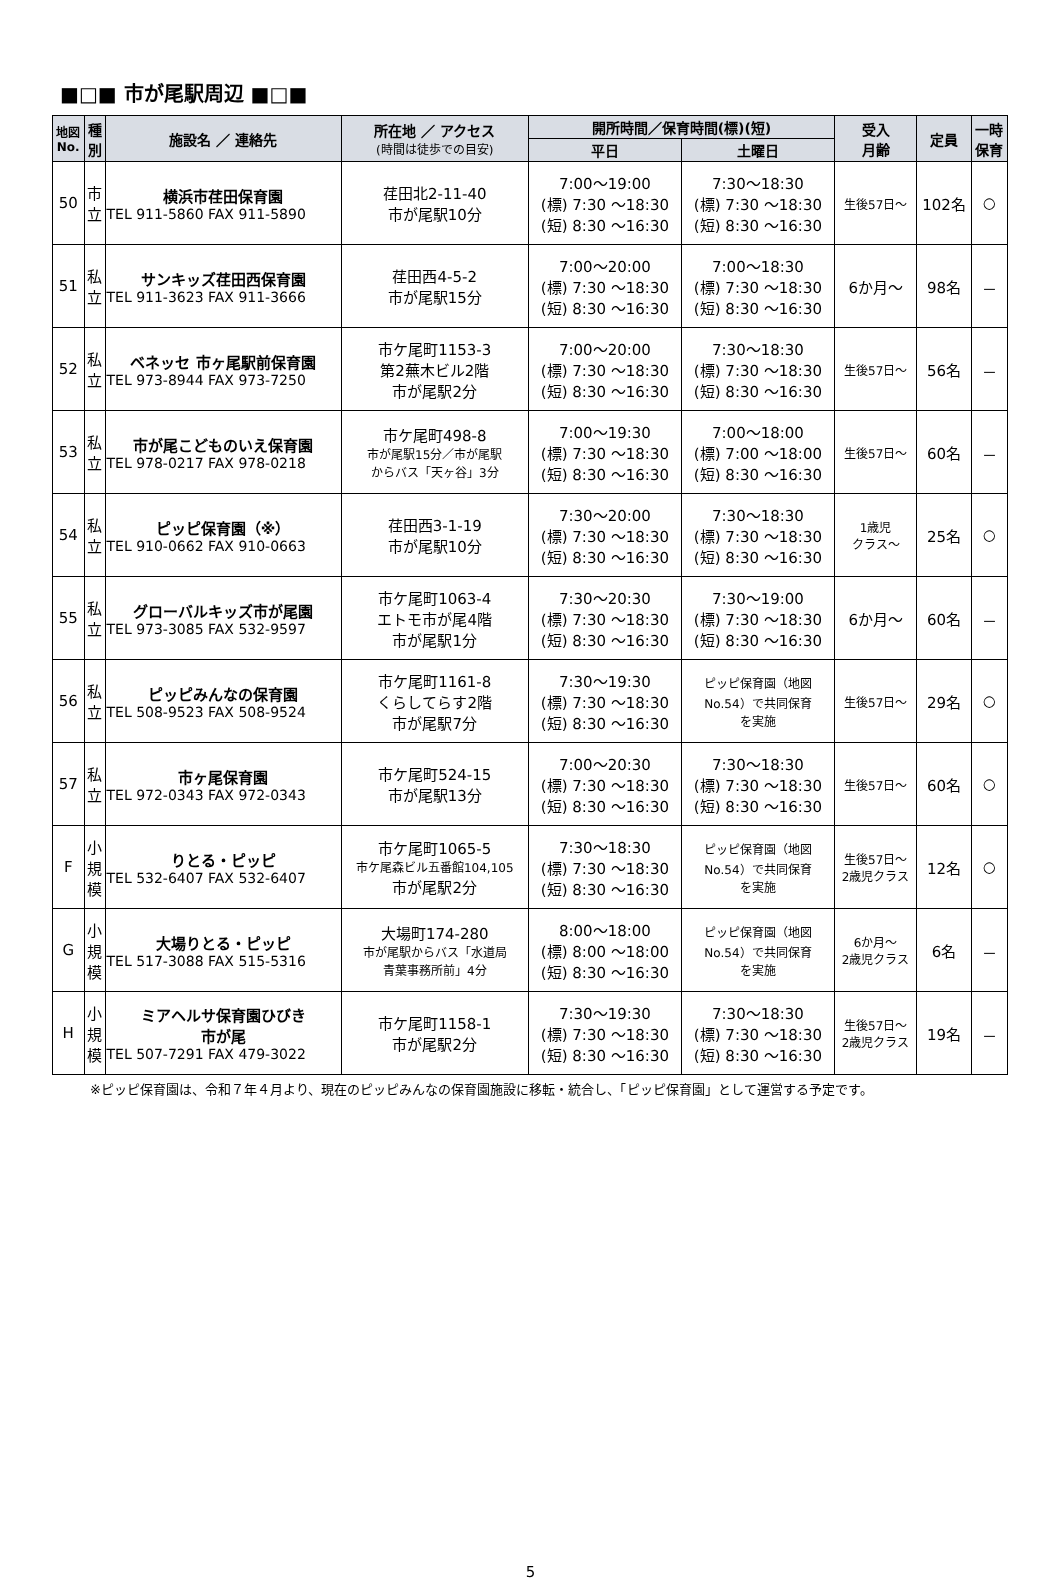■□■ 市が尾駅周辺 ■□■
| 地図 No. | 種 別 | 施設名 ／ 連絡先 | 所在地 ／ アクセス (時間は徒歩での目安) | 開所時間／保育時間(標)(短) | | 受入 月齢 | 定員 | 一時 保育 |
| --- | --- | --- | --- | --- | --- | --- | --- | --- |
| | | | | 平日 | 土曜日 | | | |
| 50 | 市 立 | 横浜市荏田保育園 TEL 911-5860 FAX 911-5890 | 荏田北2-11-40 市が尾駅10分 | 7:00～19:00 (標) 7:30 ～18:30 (短) 8:30 ～16:30 | 7:30～18:30 (標) 7:30 ～18:30 (短) 8:30 ～16:30 | 生後57日～ | 102名 | ○ |
| 51 | 私 立 | サンキッズ荏田西保育園 TEL 911-3623 FAX 911-3666 | 荏田西4-5-2 市が尾駅15分 | 7:00～20:00 (標) 7:30 ～18:30 (短) 8:30 ～16:30 | 7:00～18:30 (標) 7:30 ～18:30 (短) 8:30 ～16:30 | 6か月～ | 98名 | － |
| 52 | 私 立 | ベネッセ 市ヶ尾駅前保育園 TEL 973-8944 FAX 973-7250 | 市ケ尾町1153-3 第2蕪木ビル2階 市が尾駅2分 | 7:00～20:00 (標) 7:30 ～18:30 (短) 8:30 ～16:30 | 7:30～18:30 (標) 7:30 ～18:30 (短) 8:30 ～16:30 | 生後57日～ | 56名 | － |
| 53 | 私 立 | 市が尾こどものいえ保育園 TEL 978-0217 FAX 978-0218 | 市ケ尾町498-8 市が尾駅15分／市が尾駅 からバス「天ヶ谷」3分 | 7:00～19:30 (標) 7:30 ～18:30 (短) 8:30 ～16:30 | 7:00～18:00 (標) 7:00 ～18:00 (短) 8:30 ～16:30 | 生後57日～ | 60名 | － |
| 54 | 私 立 | ピッピ保育園（※） TEL 910-0662 FAX 910-0663 | 荏田西3-1-19 市が尾駅10分 | 7:30～20:00 (標) 7:30 ～18:30 (短) 8:30 ～16:30 | 7:30～18:30 (標) 7:30 ～18:30 (短) 8:30 ～16:30 | 1歳児 クラス～ | 25名 | ○ |
| 55 | 私 立 | グローバルキッズ市が尾園 TEL 973-3085 FAX 532-9597 | 市ケ尾町1063-4 エトモ市が尾4階 市が尾駅1分 | 7:30～20:30 (標) 7:30 ～18:30 (短) 8:30 ～16:30 | 7:30～19:00 (標) 7:30 ～18:30 (短) 8:30 ～16:30 | 6か月～ | 60名 | － |
| 56 | 私 立 | ピッピみんなの保育園 TEL 508-9523 FAX 508-9524 | 市ケ尾町1161-8 くらしてらす2階 市が尾駅7分 | 7:30～19:30 (標) 7:30 ～18:30 (短) 8:30 ～16:30 | ピッピ保育園（地図 No.54）で共同保育 を実施 | 生後57日～ | 29名 | ○ |
| 57 | 私 立 | 市ヶ尾保育園 TEL 972-0343 FAX 972-0343 | 市ケ尾町524-15 市が尾駅13分 | 7:00～20:30 (標) 7:30 ～18:30 (短) 8:30 ～16:30 | 7:30～18:30 (標) 7:30 ～18:30 (短) 8:30 ～16:30 | 生後57日～ | 60名 | ○ |
| F | 小 規 模 | りとる・ピッピ TEL 532-6407 FAX 532-6407 | 市ケ尾町1065-5 市ケ尾森ビル五番館104,105 市が尾駅2分 | 7:30～18:30 (標) 7:30 ～18:30 (短) 8:30 ～16:30 | ピッピ保育園（地図 No.54）で共同保育 を実施 | 生後57日～ 2歳児クラス | 12名 | ○ |
| G | 小 規 模 | 大場りとる・ピッピ TEL 517-3088 FAX 515-5316 | 大場町174-280 市が尾駅からバス「水道局 青葉事務所前」4分 | 8:00～18:00 (標) 8:00 ～18:00 (短) 8:30 ～16:30 | ピッピ保育園（地図 No.54）で共同保育 を実施 | 6か月～ 2歳児クラス | 6名 | － |
| H | 小 規 模 | ミアヘルサ保育園ひびき 市が尾 TEL 507-7291 FAX 479-3022 | 市ケ尾町1158-1 市が尾駅2分 | 7:30～19:30 (標) 7:30 ～18:30 (短) 8:30 ～16:30 | 7:30～18:30 (標) 7:30 ～18:30 (短) 8:30 ～16:30 | 生後57日～ 2歳児クラス | 19名 | － |
※ピッピ保育園は、令和７年４月より、現在のピッピみんなの保育園施設に移転・統合し、「ピッピ保育園」として運営する予定です。
5